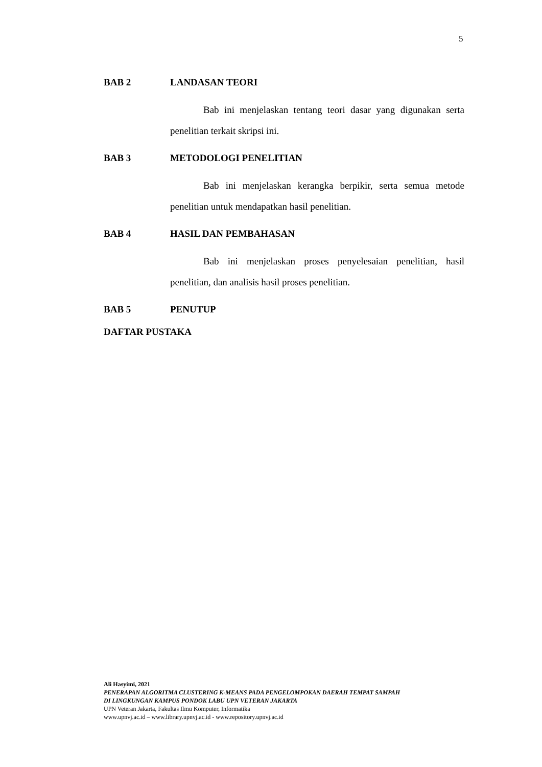5
BAB 2 LANDASAN TEORI
Bab ini menjelaskan tentang teori dasar yang digunakan serta penelitian terkait skripsi ini.
BAB 3 METODOLOGI PENELITIAN
Bab ini menjelaskan kerangka berpikir, serta semua metode penelitian untuk mendapatkan hasil penelitian.
BAB 4 HASIL DAN PEMBAHASAN
Bab ini menjelaskan proses penyelesaian penelitian, hasil penelitian, dan analisis hasil proses penelitian.
BAB 5 PENUTUP
DAFTAR PUSTAKA
Ali Hasyimi, 2021
PENERAPAN ALGORITMA CLUSTERING K-MEANS PADA PENGELOMPOKAN DAERAH TEMPAT SAMPAH
DI LINGKUNGAN KAMPUS PONDOK LABU UPN VETERAN JAKARTA
UPN Veteran Jakarta, Fakultas Ilmu Komputer, Informatika
www.upnvj.ac.id – www.library.upnvj.ac.id - www.repository.upnvj.ac.id